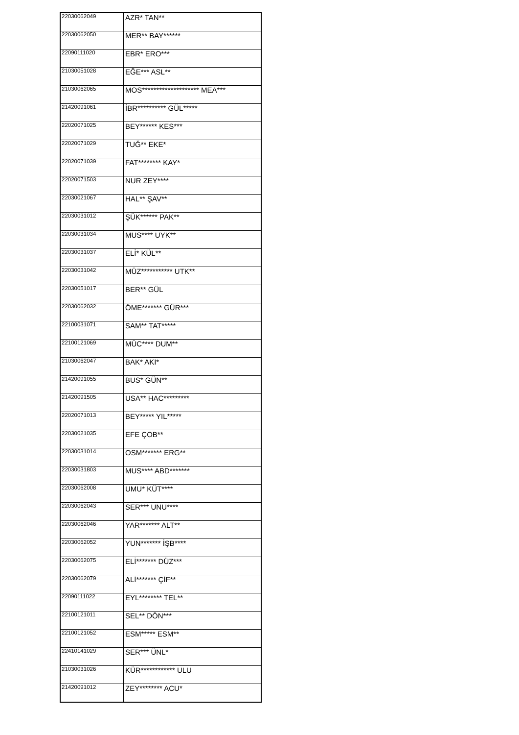| 22030062049 | AZR* TAN** |
| 22030062050 | MER** BAY****** |
| 22090111020 | EBR* ERO*** |
| 21030051028 | EĞE*** ASL** |
| 21030062065 | MOS******************** MEA*** |
| 21420091061 | İBR********** GÜL***** |
| 22020071025 | BEY****** KES*** |
| 22020071029 | TUĞ** EKE* |
| 22020071039 | FAT******** KAY* |
| 22020071503 | NUR ZEY**** |
| 22030021067 | HAL** ŞAV** |
| 22030031012 | ŞÜK****** PAK** |
| 22030031034 | MUS**** UYK** |
| 22030031037 | ELİ* KÜL** |
| 22030031042 | MÜZ*********** UTK** |
| 22030051017 | BER** GÜL |
| 22030062032 | ÖME******* GÜR*** |
| 22100031071 | SAM** TAT***** |
| 22100121069 | MÜC**** DUM** |
| 21030062047 | BAK* AKI* |
| 21420091055 | BUS* GÜN** |
| 21420091505 | USA** HAC********* |
| 22020071013 | BEY***** YIL***** |
| 22030021035 | EFE ÇOB** |
| 22030031014 | OSM******* ERG** |
| 22030031803 | MUS**** ABD******* |
| 22030062008 | UMU* KÜT**** |
| 22030062043 | SER*** UNU**** |
| 22030062046 | YAR******* ALT** |
| 22030062052 | YUN******* İŞB**** |
| 22030062075 | ELİ******* DÜZ*** |
| 22030062079 | ALİ******* ÇİF** |
| 22090111022 | EYL******** TEL** |
| 22100121011 | SEL** DÖN*** |
| 22100121052 | ESM***** ESM** |
| 22410141029 | SER*** ÜNL* |
| 21030031026 | KÜR************ ULU |
| 21420091012 | ZEY******** ACU* |